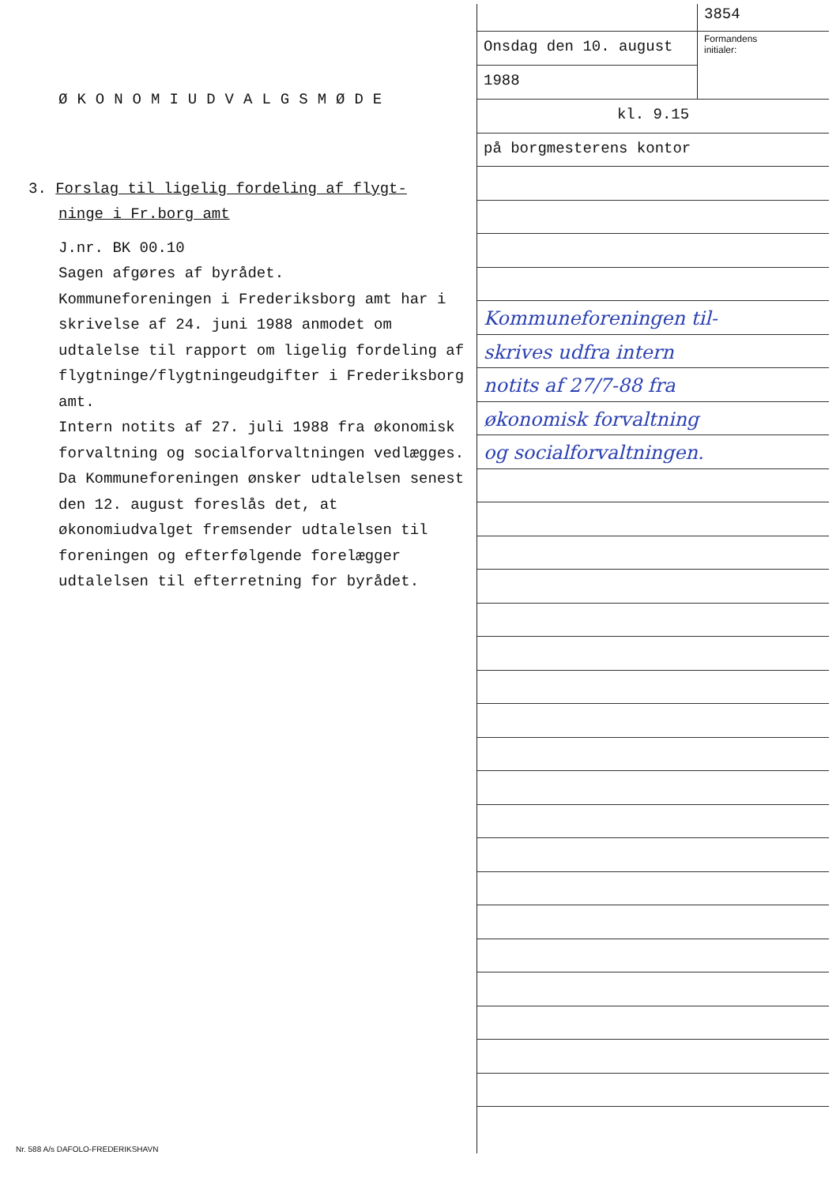ØKONOMIUDVALGSMØDE
3. Forslag til ligelig fordeling af flygt-
ninge i Fr.borg amt
J.nr. BK 00.10
Sagen afgøres af byrådet.
Kommuneforeningen i Frederiksborg amt har i skrivelse af 24. juni 1988 anmodet om udtalelse til rapport om ligelig fordeling af flygtninge/flygtningeudgifter i Frederiksborg amt.
Intern notits af 27. juli 1988 fra økonomisk forvaltning og socialforvaltningen vedlægges.
Da Kommuneforeningen ønsker udtalelsen senest den 12. august foreslås det, at økonomiudvalget fremsender udtalelsen til foreningen og efterfølgende forelægger udtalelsen til efterretning for byrådet.
3854
Onsdag den 10. august
1988
Formandens
initialer:
kl. 9.15
på borgmesterens kontor
Kommuneforeningen til-
skrives udfra intern
notits af 27/7-88 fra
økonomisk forvaltning
og socialforvaltningen.
Nr. 588 A/s DAFOLO-FREDERIKSHAVN